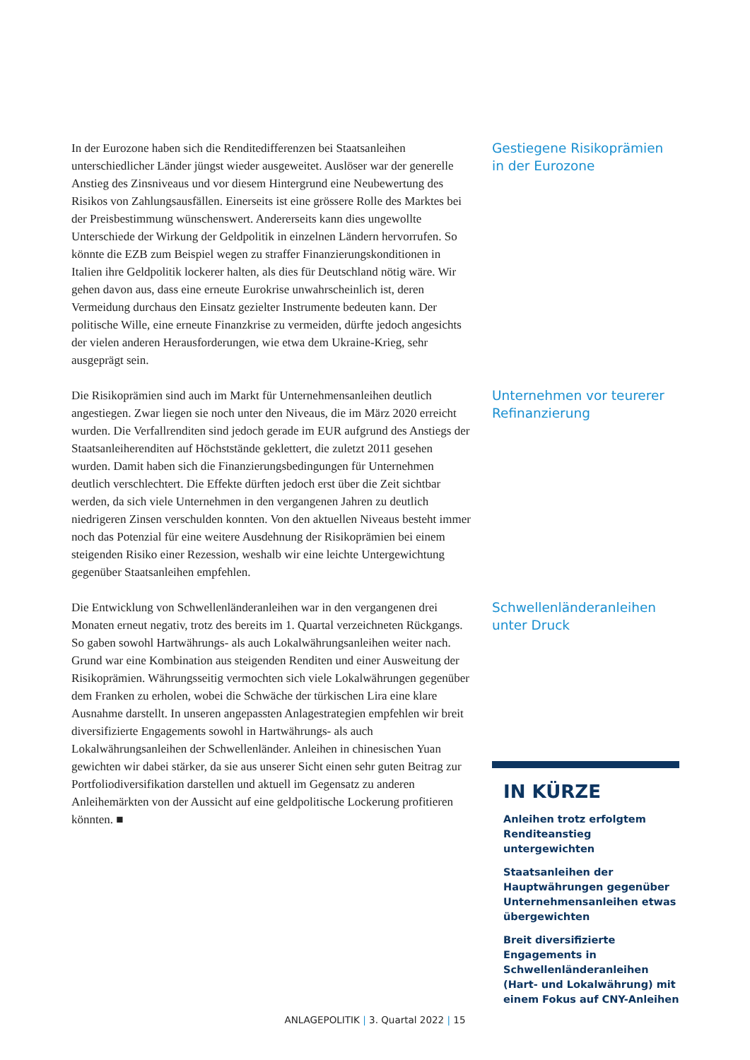In der Eurozone haben sich die Renditedifferenzen bei Staatsanleihen unterschiedlicher Länder jüngst wieder ausgeweitet. Auslöser war der generelle Anstieg des Zinsniveaus und vor diesem Hintergrund eine Neubewertung des Risikos von Zahlungsausfällen. Einerseits ist eine grössere Rolle des Marktes bei der Preisbestimmung wünschenswert. Andererseits kann dies ungewollte Unterschiede der Wirkung der Geldpolitik in einzelnen Ländern hervorrufen. So könnte die EZB zum Beispiel wegen zu straffer Finanzierungskonditionen in Italien ihre Geldpolitik lockerer halten, als dies für Deutschland nötig wäre. Wir gehen davon aus, dass eine erneute Eurokrise unwahrscheinlich ist, deren Vermeidung durchaus den Einsatz gezielter Instrumente bedeuten kann. Der politische Wille, eine erneute Finanzkrise zu vermeiden, dürfte jedoch angesichts der vielen anderen Herausforderungen, wie etwa dem Ukraine-Krieg, sehr ausgeprägt sein.
Gestiegene Risikoprämien in der Eurozone
Die Risikoprämien sind auch im Markt für Unternehmensanleihen deutlich angestiegen. Zwar liegen sie noch unter den Niveaus, die im März 2020 erreicht wurden. Die Verfallrenditen sind jedoch gerade im EUR aufgrund des Anstiegs der Staatsanleiherenditen auf Höchststände geklettert, die zuletzt 2011 gesehen wurden. Damit haben sich die Finanzierungsbedingungen für Unternehmen deutlich verschlechtert. Die Effekte dürften jedoch erst über die Zeit sichtbar werden, da sich viele Unternehmen in den vergangenen Jahren zu deutlich niedrigeren Zinsen verschulden konnten. Von den aktuellen Niveaus besteht immer noch das Potenzial für eine weitere Ausdehnung der Risikoprämien bei einem steigenden Risiko einer Rezession, weshalb wir eine leichte Untergewichtung gegenüber Staatsanleihen empfehlen.
Unternehmen vor teurerer Refinanzierung
Die Entwicklung von Schwellenländeranleihen war in den vergangenen drei Monaten erneut negativ, trotz des bereits im 1. Quartal verzeichneten Rückgangs. So gaben sowohl Hartwährungs- als auch Lokalwährungsanleihen weiter nach. Grund war eine Kombination aus steigenden Renditen und einer Ausweitung der Risikoprämien. Währungsseitig vermochten sich viele Lokalwährungen gegenüber dem Franken zu erholen, wobei die Schwäche der türkischen Lira eine klare Ausnahme darstellt. In unseren angepassten Anlagestrategien empfehlen wir breit diversifizierte Engagements sowohl in Hartwährungs- als auch Lokalwährungsanleihen der Schwellenländer. Anleihen in chinesischen Yuan gewichten wir dabei stärker, da sie aus unserer Sicht einen sehr guten Beitrag zur Portfoliodiversifikation darstellen und aktuell im Gegensatz zu anderen Anleihemärkten von der Aussicht auf eine geldpolitische Lockerung profitieren könnten. ■
Schwellenländeranleihen unter Druck
IN KÜRZE
Anleihen trotz erfolgtem Renditeanstieg untergewichten
Staatsanleihen der Hauptwährungen gegenüber Unternehmensanleihen etwas übergewichten
Breit diversifizierte Engagements in Schwellenländeranleihen (Hart- und Lokalwährung) mit einem Fokus auf CNY-Anleihen
ANLAGEPOLITIK | 3. Quartal 2022 | 15